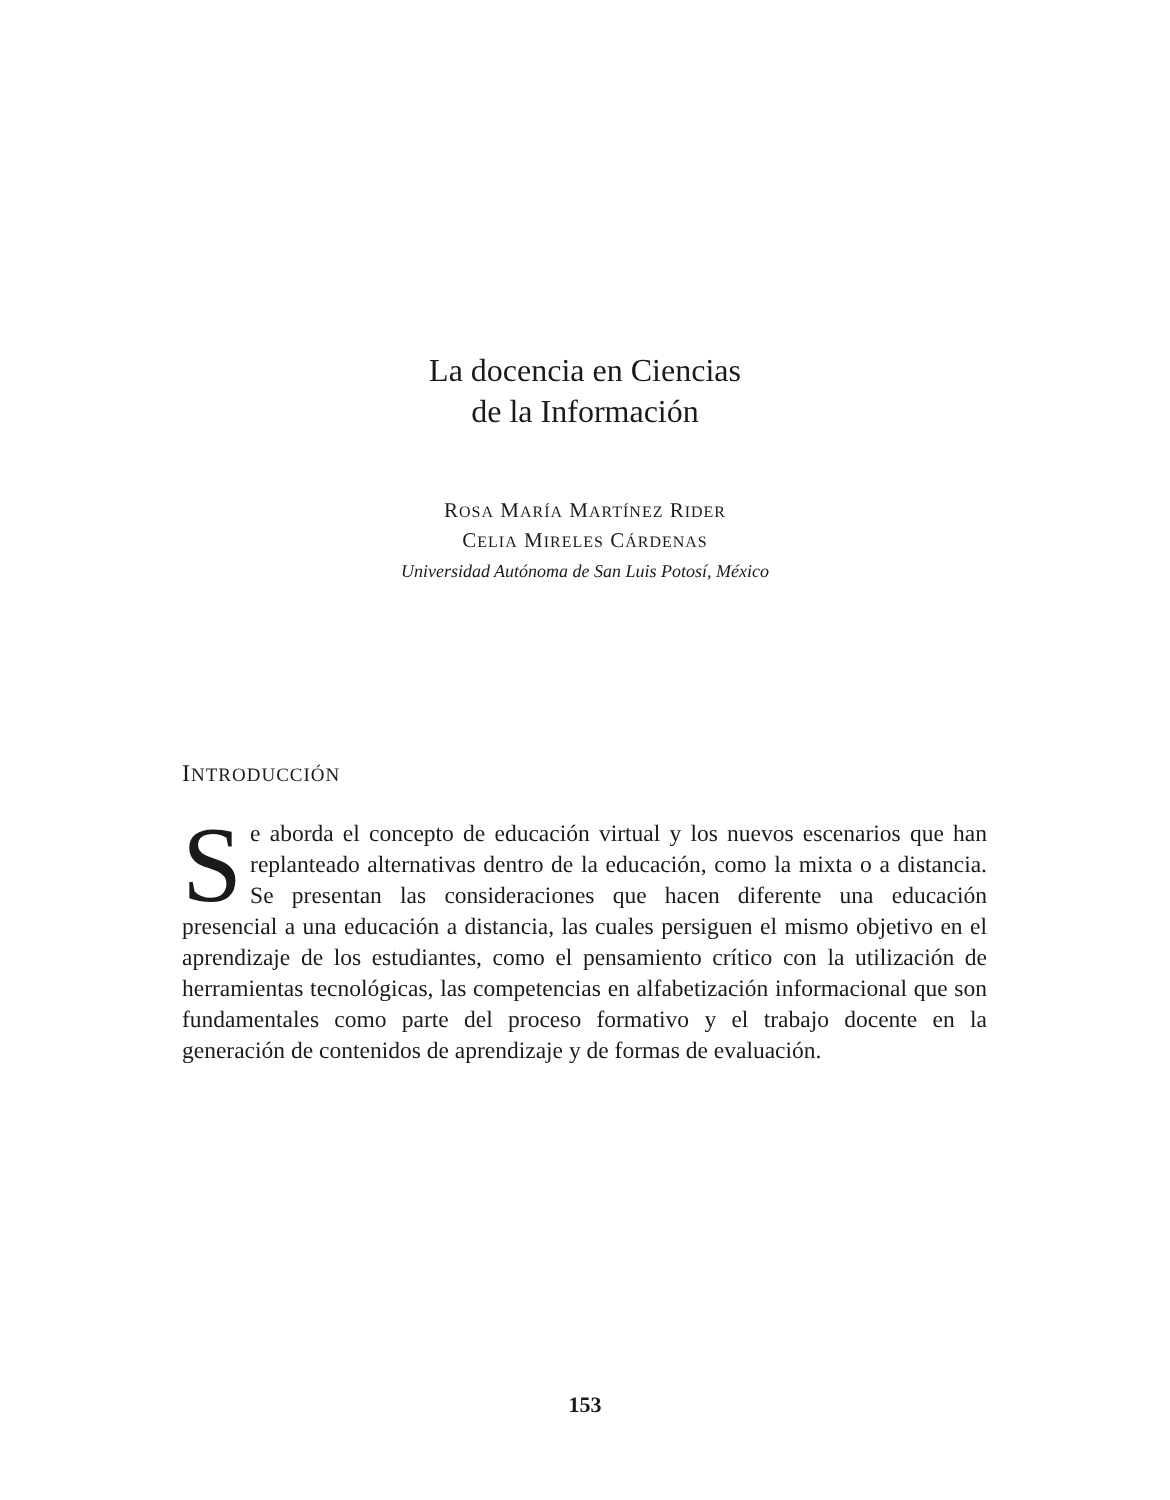La docencia en Ciencias
de la Información
ROSA MARÍA MARTÍNEZ RIDER
CELIA MIRELES CÁRDENAS
Universidad Autónoma de San Luis Potosí, México
INTRODUCCIÓN
Se aborda el concepto de educación virtual y los nuevos escenarios que han replanteado alternativas dentro de la educación, como la mixta o a distancia. Se presentan las consideraciones que hacen diferente una educación presencial a una educación a distancia, las cuales persiguen el mismo objetivo en el aprendizaje de los estudiantes, como el pensamiento crítico con la utilización de herramientas tecnológicas, las competencias en alfabetización informacional que son fundamentales como parte del proceso formativo y el trabajo docente en la generación de contenidos de aprendizaje y de formas de evaluación.
153